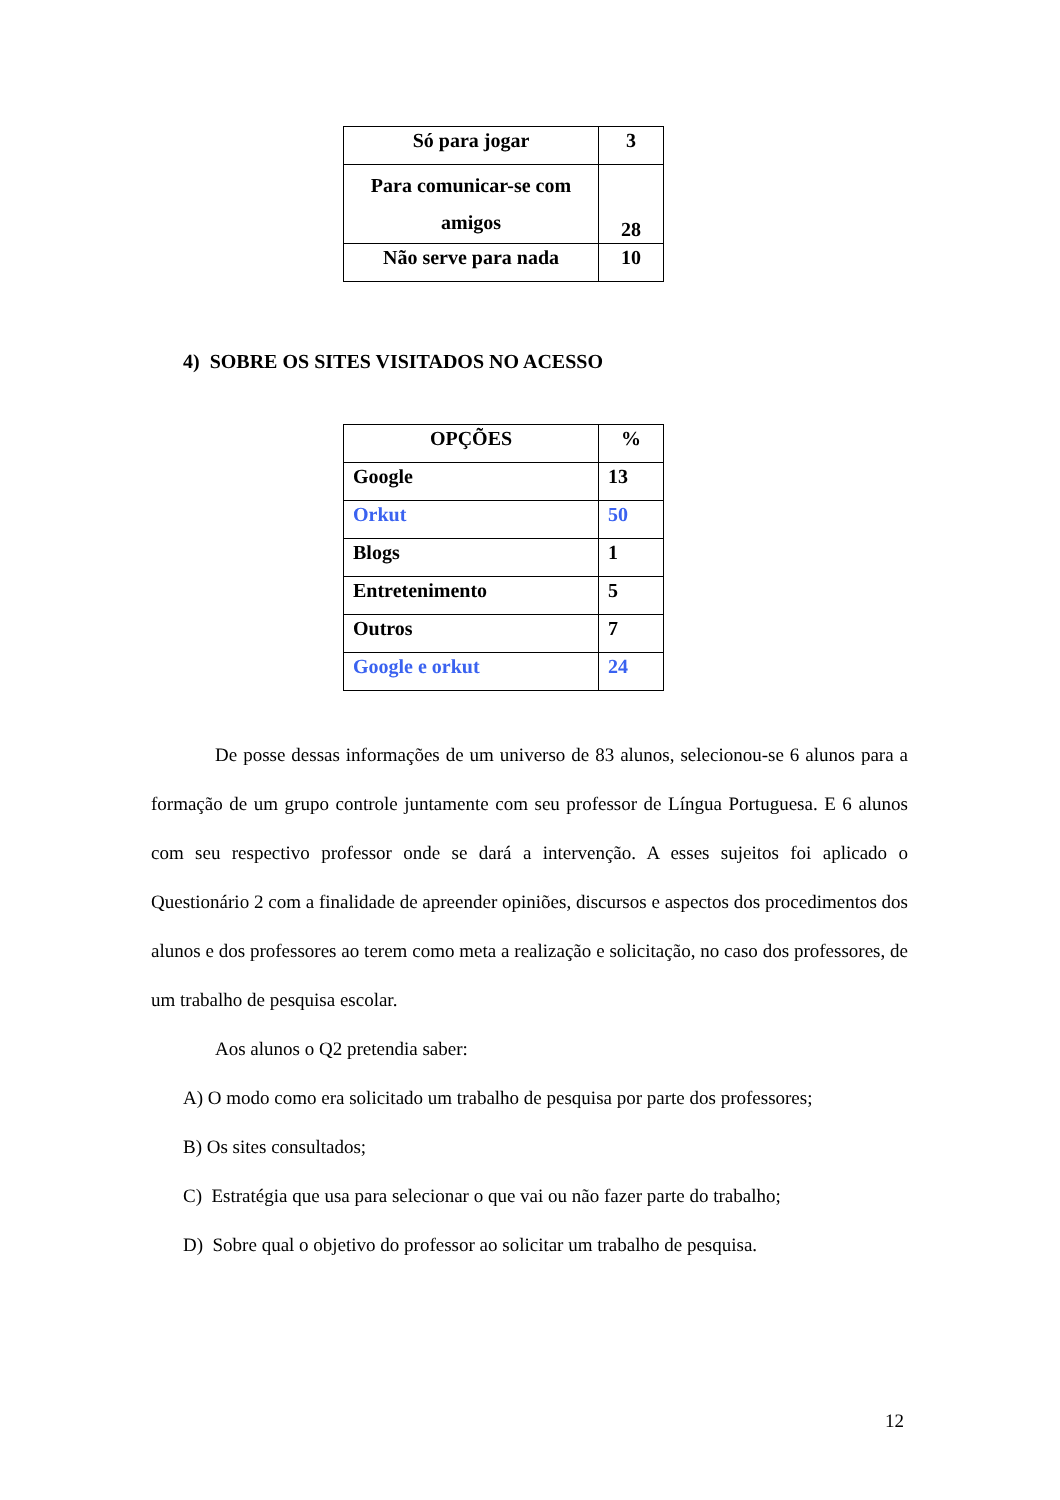| Só para jogar | 3 |
| Para comunicar-se com amigos | 28 |
| Não serve para nada | 10 |
4) SOBRE OS SITES VISITADOS NO ACESSO
| OPÇÕES | % |
| Google | 13 |
| Orkut | 50 |
| Blogs | 1 |
| Entretenimento | 5 |
| Outros | 7 |
| Google e orkut | 24 |
De posse dessas informações de um universo de 83 alunos, selecionou-se 6 alunos para a formação de um grupo controle juntamente com seu professor de Língua Portuguesa. E 6 alunos com seu respectivo professor onde se dará a intervenção. A esses sujeitos foi aplicado o Questionário 2 com a finalidade de apreender opiniões, discursos e aspectos dos procedimentos dos alunos e dos professores ao terem como meta a realização e solicitação, no caso dos professores, de um trabalho de pesquisa escolar.
Aos alunos o Q2 pretendia saber:
A) O modo como era solicitado um trabalho de pesquisa por parte dos professores;
B) Os sites consultados;
C) Estratégia que usa para selecionar o que vai ou não fazer parte do trabalho;
D) Sobre qual o objetivo do professor ao solicitar um trabalho de pesquisa.
12